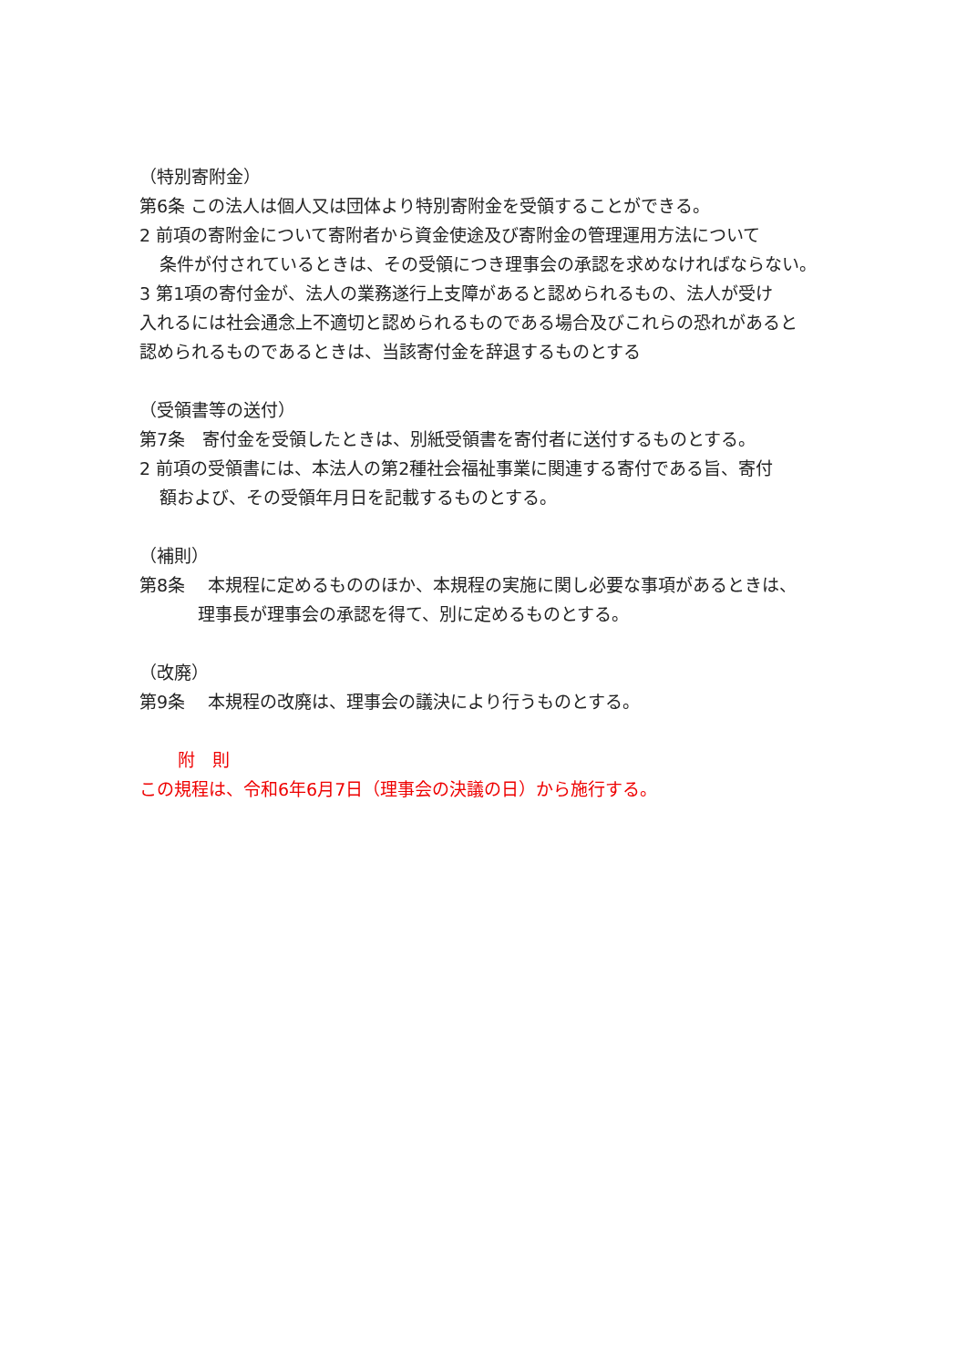（特別寄附金）
第6条 この法人は個人又は団体より特別寄附金を受領することができる。
2 前項の寄附金について寄附者から資金使途及び寄附金の管理運用方法について
条件が付されているときは、その受領につき理事会の承認を求めなければならない。
3 第1項の寄付金が、法人の業務遂行上支障があると認められるもの、法人が受け
入れるには社会通念上不適切と認められるものである場合及びこれらの恐れがあると
認められるものであるときは、当該寄付金を辞退するものとする
（受領書等の送付）
第7条　寄付金を受領したときは、別紙受領書を寄付者に送付するものとする。
2 前項の受領書には、本法人の第2種社会福祉事業に関連する寄付である旨、寄付
額および、その受領年月日を記載するものとする。
（補則）
第8条　 本規程に定めるもののほか、本規程の実施に関し必要な事項があるときは、
理事長が理事会の承認を得て、別に定めるものとする。
（改廃）
第9条　 本規程の改廃は、理事会の議決により行うものとする。
附　則
この規程は、令和6年6月7日（理事会の決議の日）から施行する。